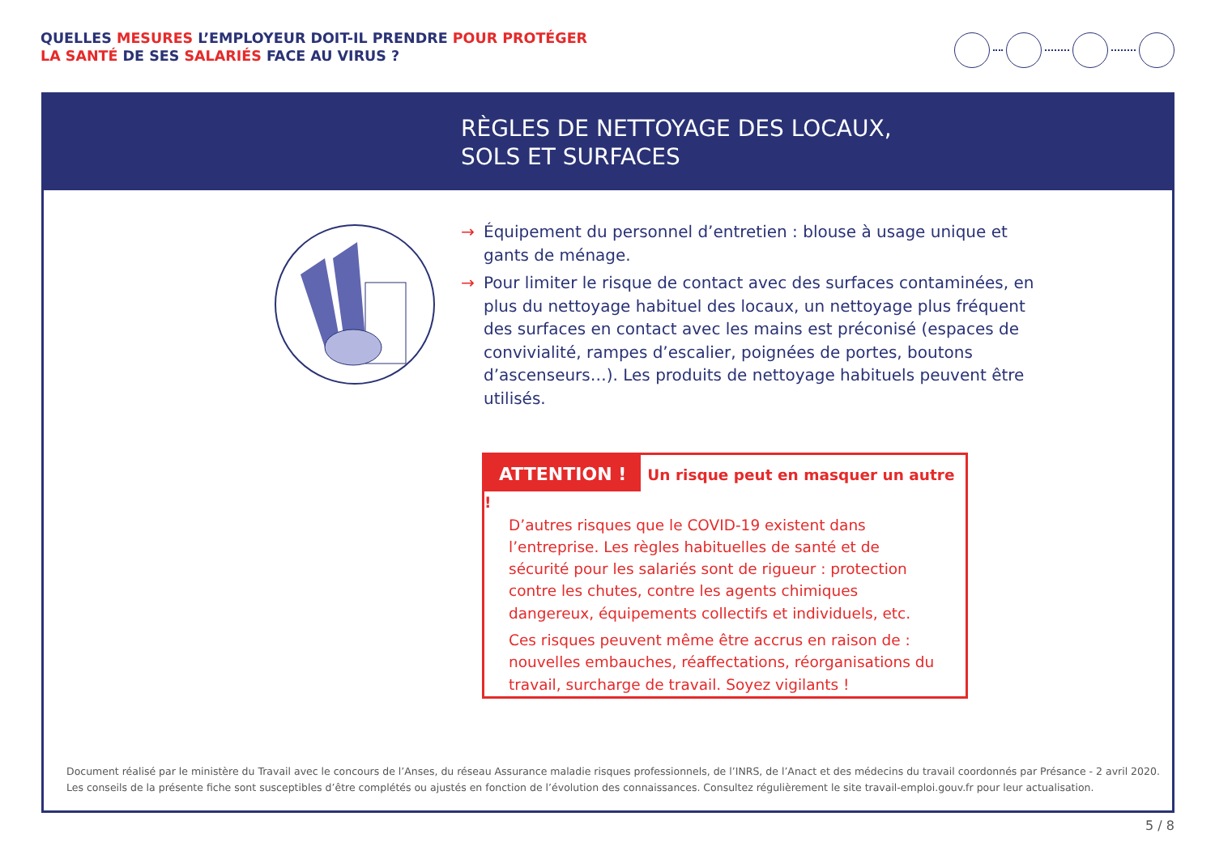QUELLES MESURES L’EMPLOYEUR DOIT-IL PRENDRE POUR PROTÉGER
LA SANTÉ DE SES SALARIÉS FACE AU VIRUS ?
RÈGLES DE NETTOYAGE DES LOCAUX,
SOLS ET SURFACES
→ Équipement du personnel d’entretien : blouse à usage unique et gants de ménage.
→ Pour limiter le risque de contact avec des surfaces contaminées, en plus du nettoyage habituel des locaux, un nettoyage plus fréquent des surfaces en contact avec les mains est préconisé (espaces de convivialité, rampes d’escalier, poignées de portes, boutons d’ascenseurs…). Les produits de nettoyage habituels peuvent être utilisés.
ATTENTION ! Un risque peut en masquer un autre !
D’autres risques que le COVID-19 existent dans l’entreprise. Les règles habituelles de santé et de sécurité pour les salariés sont de rigueur : protection contre les chutes, contre les agents chimiques dangereux, équipements collectifs et individuels, etc.
Ces risques peuvent même être accrus en raison de : nouvelles embauches, réaffectations, réorganisations du travail, surcharge de travail. Soyez vigilants !
Document réalisé par le ministère du Travail avec le concours de l’Anses, du réseau Assurance maladie risques professionnels, de l’INRS, de l’Anact et des médecins du travail coordonnés par Présance - 2 avril 2020.
Les conseils de la présente fiche sont susceptibles d’être complétés ou ajustés en fonction de l’évolution des connaissances. Consultez régulièrement le site travail-emploi.gouv.fr pour leur actualisation.
5 / 8